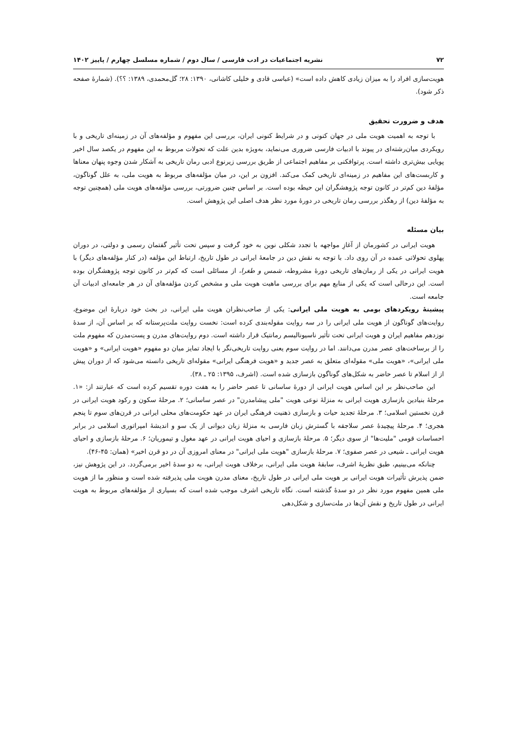۷۲ نشریه اجتماعیات در ادب فارسی / سال دوم / شماره مسلسل چهارم / پاییز ۱۴۰۲
هویت‌سازی افراد را به میزان زیادی کاهش داده است» (عباسی قادی و خلیلی کاشانی، ۱۳۹۰: ۲۸؛ گل‌محمدی، ۱۳۸۹: ؟؟). (شمارهٔ صفحه ذکر شود).
هدف و ضرورت تحقیق
با توجه به اهمیت هویت ملی در جهان کنونی و در شرایط کنونی ایران، بررسی این مفهوم و مؤلفه‌های آن در زمینه‌ای تاریخی و با رویکردی میان‌رشته‌ای در پیوند با ادبیات فارسی ضروری می‌نماید، به‌ویژه بدین علت که تحولات مربوط به این مفهوم در یکصد سال اخیر پویایی بیش‌تری داشته است. پرتوافکنی بر مفاهیم اجتماعی از طریق بررسی زیرنوع ادبی رمان تاریخی به آشکار شدن وجوه پنهان معناها و کاربست‌های این مفاهیم در زمینه‌ای تاریخی کمک می‌کند. افزون بر این، در میان مؤلفه‌های مربوط به هویت ملی، به علل گوناگون، مؤلفهٔ دین کم‌تر در کانون توجه پژوهشگران این حیطه بوده است. بر اساس چنین ضرورتی، بررسی مؤلفه‌های هویت ملی (همچنین توجه به مؤلفهٔ دین) از رهگذر بررسی رمان تاریخی در دورهٔ مورد نظر هدف اصلی این پژوهش است.
بیان مسئله
هویت ایرانی در کشورمان از آغازِ مواجهه با تجدد شکلی نوین به خود گرفت و سپس تحت تأثیر گفتمان رسمی و دولتی، در دوران پهلوی تحولاتی عمده در آن روی داد. با توجه به نقش دین در جامعهٔ ایرانی در طول تاریخ، ارتباط این مؤلفه (در کنار مؤلفه‌های دیگر) با هویت ایرانی در یکی از رمان‌های تاریخی دورهٔ مشروطه، شمس و طغرا، از مسائلی است که کم‌تر در کانون توجه پژوهشگران بوده است. این درحالی است که یکی از منابع مهم برای بررسی ماهیت هویت ملی و مشخص کردن مؤلفه‌های آن در هر جامعه‌ای ادبیات آن جامعه است.
پیشینهٔ رویکردهای بومی به هویت ملی ایرانی: یکی از صاحب‌نظران هویت ملی ایرانی، در بحث خود دربارهٔ این موضوع، روایت‌های گوناگون از هویت ملی ایرانی را در سه روایت مقوله‌بندی کرده است: نخست روایت ملت‌پرستانه که بر اساس آن، از سدهٔ نوزدهم مفاهیم ایران و هویت ایرانی تحت تأثیر ناسیونالیسم رمانتیک قرار داشته است. دوم روایت‌های مدرن و پست‌مدرن که مفهوم ملت را از برساخت‌های عصر مدرن می‌دانند. اما در روایت سوم یعنی روایت تاریخی‌نگر با ایجاد تمایز میان دو مفهوم «هویت ایرانی» و «هویت ملی ایرانی»، «هویت ملی» مقوله‌ای متعلق به عصر جدید و «هویت فرهنگی ایرانی» مقوله‌ای تاریخی دانسته می‌شود که از دوران پیش از از اسلام تا عصر حاضر به شکل‌های گوناگون بازسازی شده است. (اشرف، ۱۳۹۵: ۲۵ ـ ۳۸).
این صاحب‌نظر بر این اساس هویت ایرانی از دورهٔ ساسانی تا عصر حاضر را به هفت دوره تقسیم کرده است که عبارتند از: «۱. مرحلهٔ بنیادین بازسازی هویت ایرانی به منزلهٔ نوعی هویت "ملی پیشامدرن" در عصر ساسانی؛ ۲. مرحلهٔ سکون و رکود هویت ایرانی در قرن نخستین اسلامی؛ ۳. مرحلهٔ تجدید حیات و بازسازی ذهنیت فرهنگی ایران در عهد حکومت‌های محلی ایرانی در قرن‌های سوم تا پنجم هجری؛ ۴. مرحلهٔ پیچیدهٔ عصر سلاجقه با گسترش زبان فارسی به منزلهٔ زبان دیوانی از یک سو و اندیشهٔ امپراتوری اسلامی در برابر احساسات قومی "ملیت‌ها" از سوی دیگر؛ ۵. مرحلهٔ بازسازی و احیای هویت ایرانی در عهد مغول و تیموریان؛ ۶. مرحلهٔ بازسازی و احیای هویت ایرانی ـ شیعی در عصر صفوی؛ ۷. مرحلهٔ بازسازی "هویت ملی ایرانی" در معنای امروزی آن در دو قرن اخیر» (همان: ۴۵-۴۶).
چنانکه می‌بینیم، طبق نظریهٔ اشرف، سابقهٔ هویت ملی ایرانی، برخلاف هویت ایرانی، به دو سدهٔ اخیر برمی‌گردد. در این پژوهش نیز، ضمن پذیرش تأثیرات هویت ایرانی بر هویت ملی ایرانی در طول تاریخ، معنای مدرن هویت ملی پذیرفته شده است و منظور ما از هویت ملی همین مفهوم مورد نظر در دو سدهٔ گذشته است. نگاه تاریخی اشرف موجب شده است که بسیاری از مؤلفه‌های مربوط به هویت ایرانی در طول تاریخ و نقش آن‌ها در ملت‌سازی و شکل‌دهی